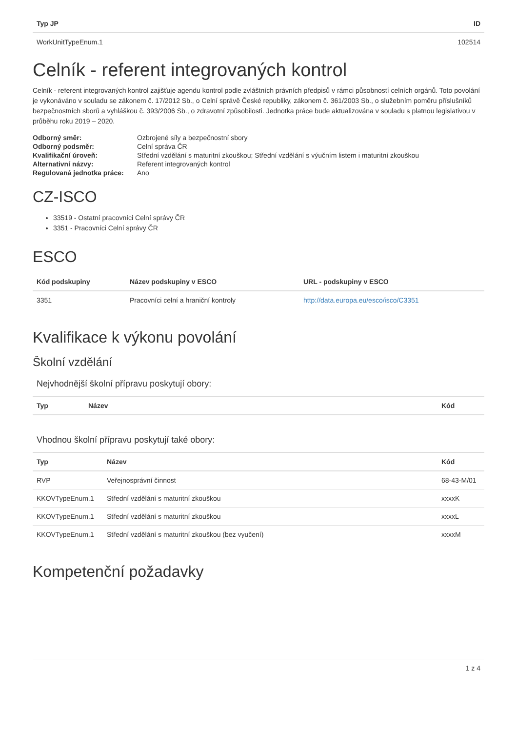| Typ JP | ID |
| --- | --- |
| WorkUnitTypeEnum.1 | 102514 |
Celník - referent integrovaných kontrol
Celník - referent integrovaných kontrol zajišťuje agendu kontrol podle zvláštních právních předpisů v rámci působností celních orgánů. Toto povolání je vykonáváno v souladu se zákonem č. 17/2012 Sb., o Celní správě České republiky, zákonem č. 361/2003 Sb., o služebním poměru příslušníků bezpečnostních sborů a vyhláškou č. 393/2006 Sb., o zdravotní způsobilosti. Jednotka práce bude aktualizována v souladu s platnou legislativou v průběhu roku 2019 – 2020.
| Odborný směr: | Ozbrojené síly a bezpečnostní sbory |
| Odborný podsměr: | Celní správa ČR |
| Kvalifikační úroveň: | Střední vzdělání s maturitní zkouškou; Střední vzdělání s výučním listem i maturitní zkouškou |
| Alternativní názvy: | Referent integrovaných kontrol |
| Regulovaná jednotka práce: | Ano |
CZ-ISCO
33519 - Ostatní pracovníci Celní správy ČR
3351 - Pracovníci Celní správy ČR
ESCO
| Kód podskupiny | Název podskupiny v ESCO | URL - podskupiny v ESCO |
| --- | --- | --- |
| 3351 | Pracovníci celní a hraniční kontroly | http://data.europa.eu/esco/isco/C3351 |
Kvalifikace k výkonu povolání
Školní vzdělání
Nejvhodnější školní přípravu poskytují obory:
| Typ | Název | Kód |
| --- | --- | --- |
Vhodnou školní přípravu poskytují také obory:
| Typ | Název | Kód |
| --- | --- | --- |
| RVP | Veřejnosprávní činnost | 68-43-M/01 |
| KKOVTypeEnum.1 | Střední vzdělání s maturitní zkouškou | xxxxK |
| KKOVTypeEnum.1 | Střední vzdělání s maturitní zkouškou | xxxxL |
| KKOVTypeEnum.1 | Střední vzdělání s maturitní zkouškou (bez vyučení) | xxxxM |
Kompetenční požadavky
1 z 4